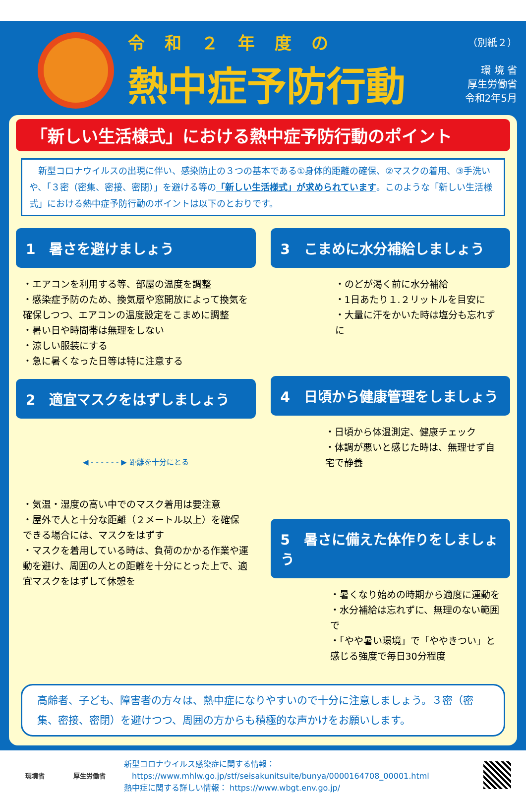令和２年度の
熱中症予防行動
（別紙２）
環 境 省
厚生労働省
令和2年5月
「新しい生活様式」における熱中症予防行動のポイント
　新型コロナウイルスの出現に伴い、感染防止の３つの基本である①身体的距離の確保、②マスクの着用、③手洗いや、「３密（密集、密接、密閉）」を避ける等の「新しい生活様式」が求められています。このような「新しい生活様式」における熱中症予防行動のポイントは以下のとおりです。
1　暑さを避けましょう
・エアコンを利用する等、部屋の温度を調整
・感染症予防のため、換気扇や窓開放によって換気を確保しつつ、エアコンの温度設定をこまめに調整
・暑い日や時間帯は無理をしない
・涼しい服装にする
・急に暑くなった日等は特に注意する
2　適宜マスクをはずしましょう
◀ - - - - - - ▶ 距離を十分にとる
・気温・湿度の高い中でのマスク着用は要注意
・屋外で人と十分な距離（２メートル以上）を確保できる場合には、マスクをはずす
・マスクを着用している時は、負荷のかかる作業や運動を避け、周囲の人との距離を十分にとった上で、適宜マスクをはずして休憩を
3　こまめに水分補給しましょう
・のどが渇く前に水分補給
・1日あたり１.２リットルを目安に
・大量に汗をかいた時は塩分も忘れずに
4　日頃から健康管理をしましょう
・日頃から体温測定、健康チェック
・体調が悪いと感じた時は、無理せず自宅で静養
5　暑さに備えた体作りをしましょう
・暑くなり始めの時期から適度に運動を
・水分補給は忘れずに、無理のない範囲で
・「やや暑い環境」で「ややきつい」と感じる強度で毎日30分程度
高齢者、子ども、障害者の方々は、熱中症になりやすいので十分に注意しましょう。３密（密集、密接、密閉）を避けつつ、周囲の方からも積極的な声かけをお願いします。
環境省 厚生労働省
新型コロナウイルス感染症に関する情報：
　https://www.mhlw.go.jp/stf/seisakunitsuite/bunya/0000164708_00001.html
熱中症に関する詳しい情報： https://www.wbgt.env.go.jp/